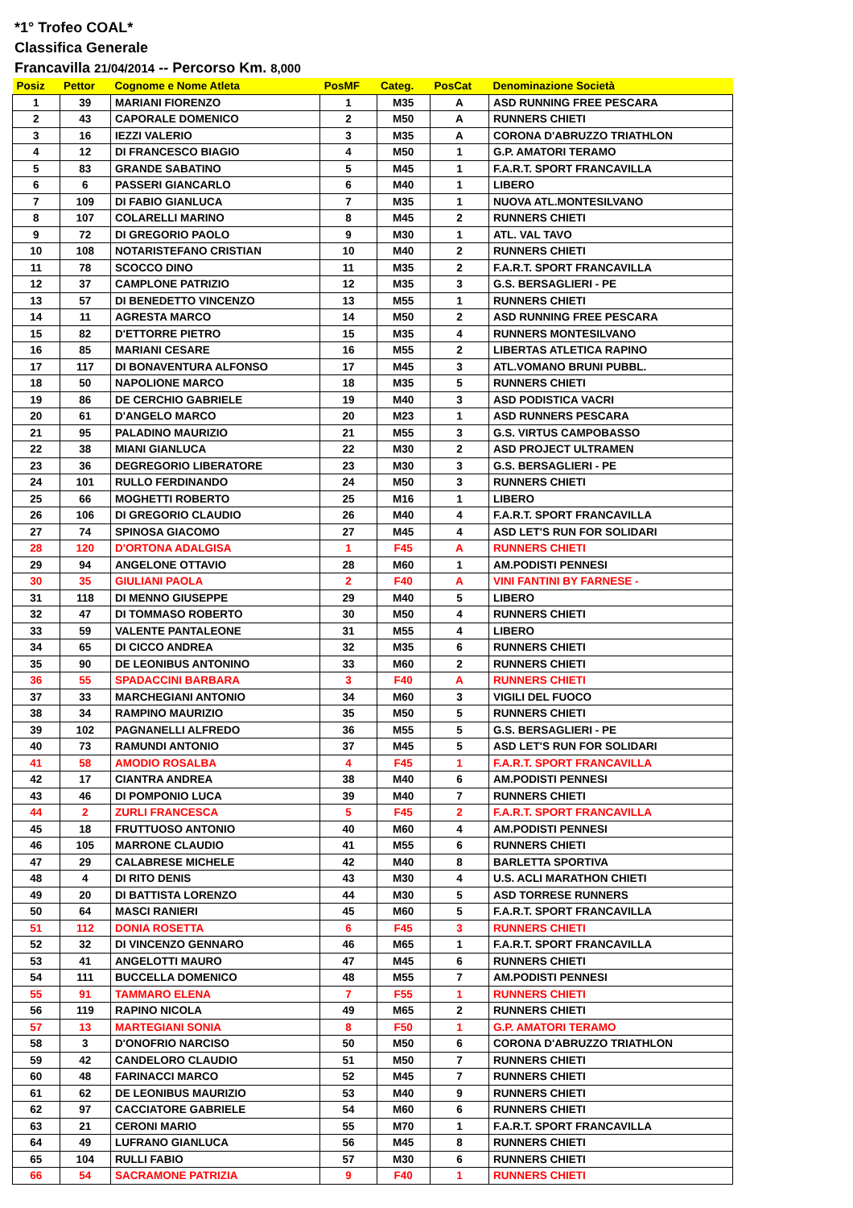*1° Trofeo COAL*
Classifica Generale
Francavilla 21/04/2014 -- Percorso Km. 8,000
| Posiz | Pettor | Cognome e Nome Atleta | PosMF | Categ. | PosCat | Denominazione Società |
| --- | --- | --- | --- | --- | --- | --- |
| 1 | 39 | MARIANI FIORENZO | 1 | M35 | A | ASD RUNNING FREE PESCARA |
| 2 | 43 | CAPORALE DOMENICO | 2 | M50 | A | RUNNERS CHIETI |
| 3 | 16 | IEZZI VALERIO | 3 | M35 | A | CORONA D'ABRUZZO TRIATHLON |
| 4 | 12 | DI FRANCESCO BIAGIO | 4 | M50 | 1 | G.P. AMATORI TERAMO |
| 5 | 83 | GRANDE SABATINO | 5 | M45 | 1 | F.A.R.T. SPORT FRANCAVILLA |
| 6 | 6 | PASSERI GIANCARLO | 6 | M40 | 1 | LIBERO |
| 7 | 109 | DI FABIO GIANLUCA | 7 | M35 | 1 | NUOVA ATL.MONTESILVANO |
| 8 | 107 | COLARELLI MARINO | 8 | M45 | 2 | RUNNERS CHIETI |
| 9 | 72 | DI GREGORIO PAOLO | 9 | M30 | 1 | ATL. VAL TAVO |
| 10 | 108 | NOTARISTEFANO CRISTIAN | 10 | M40 | 2 | RUNNERS CHIETI |
| 11 | 78 | SCOCCO DINO | 11 | M35 | 2 | F.A.R.T. SPORT FRANCAVILLA |
| 12 | 37 | CAMPLONE PATRIZIO | 12 | M35 | 3 | G.S. BERSAGLIERI - PE |
| 13 | 57 | DI BENEDETTO VINCENZO | 13 | M55 | 1 | RUNNERS CHIETI |
| 14 | 11 | AGRESTA MARCO | 14 | M50 | 2 | ASD RUNNING FREE PESCARA |
| 15 | 82 | D'ETTORRE PIETRO | 15 | M35 | 4 | RUNNERS MONTESILVANO |
| 16 | 85 | MARIANI CESARE | 16 | M55 | 2 | LIBERTAS ATLETICA RAPINO |
| 17 | 117 | DI BONAVENTURA ALFONSO | 17 | M45 | 3 | ATL.VOMANO BRUNI PUBBL. |
| 18 | 50 | NAPOLIONE MARCO | 18 | M35 | 5 | RUNNERS CHIETI |
| 19 | 86 | DE CERCHIO GABRIELE | 19 | M40 | 3 | ASD PODISTICA VACRI |
| 20 | 61 | D'ANGELO MARCO | 20 | M23 | 1 | ASD RUNNERS PESCARA |
| 21 | 95 | PALADINO MAURIZIO | 21 | M55 | 3 | G.S. VIRTUS CAMPOBASSO |
| 22 | 38 | MIANI GIANLUCA | 22 | M30 | 2 | ASD PROJECT ULTRAMEN |
| 23 | 36 | DEGREGORIO LIBERATORE | 23 | M30 | 3 | G.S. BERSAGLIERI - PE |
| 24 | 101 | RULLO FERDINANDO | 24 | M50 | 3 | RUNNERS CHIETI |
| 25 | 66 | MOGHETTI ROBERTO | 25 | M16 | 1 | LIBERO |
| 26 | 106 | DI GREGORIO CLAUDIO | 26 | M40 | 4 | F.A.R.T. SPORT FRANCAVILLA |
| 27 | 74 | SPINOSA GIACOMO | 27 | M45 | 4 | ASD LET'S RUN FOR SOLIDARI |
| 28 | 120 | D'ORTONA ADALGISA | 1 | F45 | A | RUNNERS CHIETI |
| 29 | 94 | ANGELONE OTTAVIO | 28 | M60 | 1 | AM.PODISTI PENNESI |
| 30 | 35 | GIULIANI PAOLA | 2 | F40 | A | VINI FANTINI BY FARNESE - |
| 31 | 118 | DI MENNO GIUSEPPE | 29 | M40 | 5 | LIBERO |
| 32 | 47 | DI TOMMASO ROBERTO | 30 | M50 | 4 | RUNNERS CHIETI |
| 33 | 59 | VALENTE PANTALEONE | 31 | M55 | 4 | LIBERO |
| 34 | 65 | DI CICCO ANDREA | 32 | M35 | 6 | RUNNERS CHIETI |
| 35 | 90 | DE LEONIBUS ANTONINO | 33 | M60 | 2 | RUNNERS CHIETI |
| 36 | 55 | SPADACCINI BARBARA | 3 | F40 | A | RUNNERS CHIETI |
| 37 | 33 | MARCHEGIANI ANTONIO | 34 | M60 | 3 | VIGILI DEL FUOCO |
| 38 | 34 | RAMPINO MAURIZIO | 35 | M50 | 5 | RUNNERS CHIETI |
| 39 | 102 | PAGNANELLI ALFREDO | 36 | M55 | 5 | G.S. BERSAGLIERI - PE |
| 40 | 73 | RAMUNDI ANTONIO | 37 | M45 | 5 | ASD LET'S RUN FOR SOLIDARI |
| 41 | 58 | AMODIO ROSALBA | 4 | F45 | 1 | F.A.R.T. SPORT FRANCAVILLA |
| 42 | 17 | CIANTRA ANDREA | 38 | M40 | 6 | AM.PODISTI PENNESI |
| 43 | 46 | DI POMPONIO LUCA | 39 | M40 | 7 | RUNNERS CHIETI |
| 44 | 2 | ZURLI FRANCESCA | 5 | F45 | 2 | F.A.R.T. SPORT FRANCAVILLA |
| 45 | 18 | FRUTTUOSO ANTONIO | 40 | M60 | 4 | AM.PODISTI PENNESI |
| 46 | 105 | MARRONE CLAUDIO | 41 | M55 | 6 | RUNNERS CHIETI |
| 47 | 29 | CALABRESE MICHELE | 42 | M40 | 8 | BARLETTA SPORTIVA |
| 48 | 4 | DI RITO DENIS | 43 | M30 | 4 | U.S. ACLI MARATHON CHIETI |
| 49 | 20 | DI BATTISTA LORENZO | 44 | M30 | 5 | ASD TORRESE RUNNERS |
| 50 | 64 | MASCI RANIERI | 45 | M60 | 5 | F.A.R.T. SPORT FRANCAVILLA |
| 51 | 112 | DONIA ROSETTA | 6 | F45 | 3 | RUNNERS CHIETI |
| 52 | 32 | DI VINCENZO GENNARO | 46 | M65 | 1 | F.A.R.T. SPORT FRANCAVILLA |
| 53 | 41 | ANGELOTTI MAURO | 47 | M45 | 6 | RUNNERS CHIETI |
| 54 | 111 | BUCCELLA DOMENICO | 48 | M55 | 7 | AM.PODISTI PENNESI |
| 55 | 91 | TAMMARO ELENA | 7 | F55 | 1 | RUNNERS CHIETI |
| 56 | 119 | RAPINO NICOLA | 49 | M65 | 2 | RUNNERS CHIETI |
| 57 | 13 | MARTEGIANI SONIA | 8 | F50 | 1 | G.P. AMATORI TERAMO |
| 58 | 3 | D'ONOFRIO NARCISO | 50 | M50 | 6 | CORONA D'ABRUZZO TRIATHLON |
| 59 | 42 | CANDELORO CLAUDIO | 51 | M50 | 7 | RUNNERS CHIETI |
| 60 | 48 | FARINACCI MARCO | 52 | M45 | 7 | RUNNERS CHIETI |
| 61 | 62 | DE LEONIBUS MAURIZIO | 53 | M40 | 9 | RUNNERS CHIETI |
| 62 | 97 | CACCIATORE GABRIELE | 54 | M60 | 6 | RUNNERS CHIETI |
| 63 | 21 | CERONI MARIO | 55 | M70 | 1 | F.A.R.T. SPORT FRANCAVILLA |
| 64 | 49 | LUFRANO GIANLUCA | 56 | M45 | 8 | RUNNERS CHIETI |
| 65 | 104 | RULLI FABIO | 57 | M30 | 6 | RUNNERS CHIETI |
| 66 | 54 | SACRAMONE PATRIZIA | 9 | F40 | 1 | RUNNERS CHIETI |